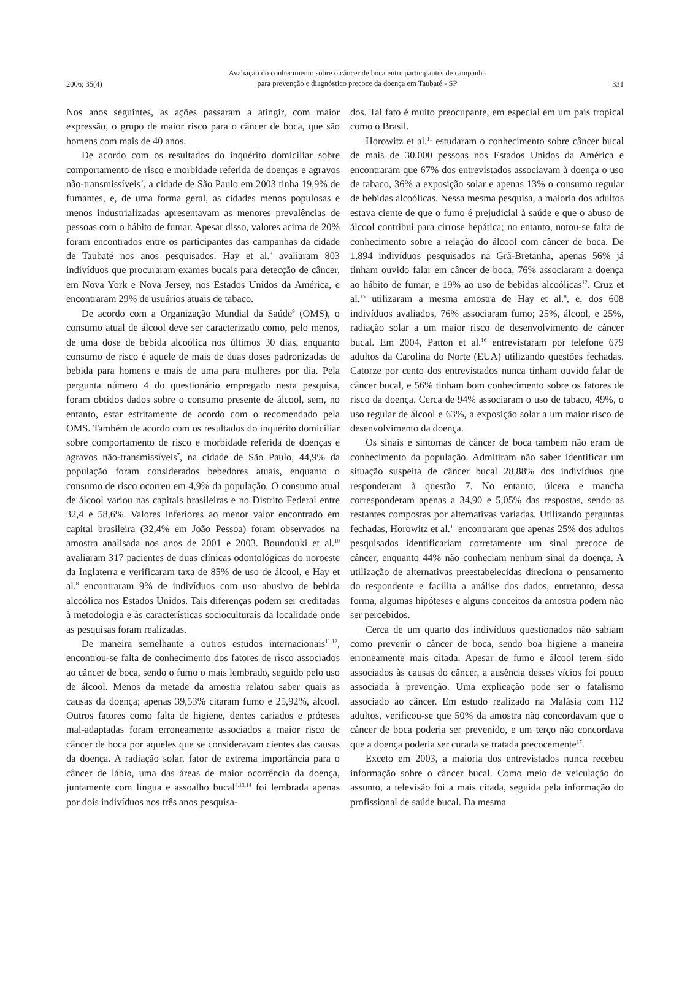2006; 35(4) Avaliação do conhecimento sobre o câncer de boca entre participantes de campanha
para prevenção e diagnóstico precoce da doença em Taubaté - SP 331
Nos anos seguintes, as ações passaram a atingir, com maior expressão, o grupo de maior risco para o câncer de boca, que são homens com mais de 40 anos.
De acordo com os resultados do inquérito domiciliar sobre comportamento de risco e morbidade referida de doenças e agravos não-transmissíveis<sup>7</sup>, a cidade de São Paulo em 2003 tinha 19,9% de fumantes, e, de uma forma geral, as cidades menos populosas e menos industrializadas apresentavam as menores prevalências de pessoas com o hábito de fumar. Apesar disso, valores acima de 20% foram encontrados entre os participantes das campanhas da cidade de Taubaté nos anos pesquisados. Hay et al.<sup>8</sup> avaliaram 803 indivíduos que procuraram exames bucais para detecção de câncer, em Nova York e Nova Jersey, nos Estados Unidos da América, e encontraram 29% de usuários atuais de tabaco.
De acordo com a Organização Mundial da Saúde<sup>9</sup> (OMS), o consumo atual de álcool deve ser caracterizado como, pelo menos, de uma dose de bebida alcoólica nos últimos 30 dias, enquanto consumo de risco é aquele de mais de duas doses padronizadas de bebida para homens e mais de uma para mulheres por dia. Pela pergunta número 4 do questionário empregado nesta pesquisa, foram obtidos dados sobre o consumo presente de álcool, sem, no entanto, estar estritamente de acordo com o recomendado pela OMS. Também de acordo com os resultados do inquérito domiciliar sobre comportamento de risco e morbidade referida de doenças e agravos não-transmissíveis<sup>7</sup>, na cidade de São Paulo, 44,9% da população foram considerados bebedores atuais, enquanto o consumo de risco ocorreu em 4,9% da população. O consumo atual de álcool variou nas capitais brasileiras e no Distrito Federal entre 32,4 e 58,6%. Valores inferiores ao menor valor encontrado em capital brasileira (32,4% em João Pessoa) foram observados na amostra analisada nos anos de 2001 e 2003. Boundouki et al.<sup>10</sup> avaliaram 317 pacientes de duas clínicas odontológicas do noroeste da Inglaterra e verificaram taxa de 85% de uso de álcool, e Hay et al.<sup>8</sup> encontraram 9% de indivíduos com uso abusivo de bebida alcoólica nos Estados Unidos. Tais diferenças podem ser creditadas à metodologia e às características socioculturais da localidade onde as pesquisas foram realizadas.
De maneira semelhante a outros estudos internacionais<sup>11,12</sup>, encontrou-se falta de conhecimento dos fatores de risco associados ao câncer de boca, sendo o fumo o mais lembrado, seguido pelo uso de álcool. Menos da metade da amostra relatou saber quais as causas da doença; apenas 39,53% citaram fumo e 25,92%, álcool. Outros fatores como falta de higiene, dentes cariados e próteses mal-adaptadas foram erroneamente associados a maior risco de câncer de boca por aqueles que se consideravam cientes das causas da doença. A radiação solar, fator de extrema importância para o câncer de lábio, uma das áreas de maior ocorrência da doença, juntamente com língua e assoalho bucal<sup>4,13,14</sup> foi lembrada apenas por dois indivíduos nos três anos pesquisa-
dos. Tal fato é muito preocupante, em especial em um país tropical como o Brasil.
Horowitz et al.<sup>11</sup> estudaram o conhecimento sobre câncer bucal de mais de 30.000 pessoas nos Estados Unidos da América e encontraram que 67% dos entrevistados associavam à doença o uso de tabaco, 36% a exposição solar e apenas 13% o consumo regular de bebidas alcoólicas. Nessa mesma pesquisa, a maioria dos adultos estava ciente de que o fumo é prejudicial à saúde e que o abuso de álcool contribui para cirrose hepática; no entanto, notou-se falta de conhecimento sobre a relação do álcool com câncer de boca. De 1.894 indivíduos pesquisados na Grã-Bretanha, apenas 56% já tinham ouvido falar em câncer de boca, 76% associaram a doença ao hábito de fumar, e 19% ao uso de bebidas alcoólicas<sup>12</sup>. Cruz et al.<sup>15</sup> utilizaram a mesma amostra de Hay et al.<sup>8</sup>, e, dos 608 indivíduos avaliados, 76% associaram fumo; 25%, álcool, e 25%, radiação solar a um maior risco de desenvolvimento de câncer bucal. Em 2004, Patton et al.<sup>16</sup> entrevistaram por telefone 679 adultos da Carolina do Norte (EUA) utilizando questões fechadas. Catorze por cento dos entrevistados nunca tinham ouvido falar de câncer bucal, e 56% tinham bom conhecimento sobre os fatores de risco da doença. Cerca de 94% associaram o uso de tabaco, 49%, o uso regular de álcool e 63%, a exposição solar a um maior risco de desenvolvimento da doença.
Os sinais e sintomas de câncer de boca também não eram de conhecimento da população. Admitiram não saber identificar um situação suspeita de câncer bucal 28,88% dos indivíduos que responderam à questão 7. No entanto, úlcera e mancha corresponderam apenas a 34,90 e 5,05% das respostas, sendo as restantes compostas por alternativas variadas. Utilizando perguntas fechadas, Horowitz et al.<sup>11</sup> encontraram que apenas 25% dos adultos pesquisados identificariam corretamente um sinal precoce de câncer, enquanto 44% não conheciam nenhum sinal da doença. A utilização de alternativas preestabelecidas direciona o pensamento do respondente e facilita a análise dos dados, entretanto, dessa forma, algumas hipóteses e alguns conceitos da amostra podem não ser percebidos.
Cerca de um quarto dos indivíduos questionados não sabiam como prevenir o câncer de boca, sendo boa higiene a maneira erroneamente mais citada. Apesar de fumo e álcool terem sido associados às causas do câncer, a ausência desses vícios foi pouco associada à prevenção. Uma explicação pode ser o fatalismo associado ao câncer. Em estudo realizado na Malásia com 112 adultos, verificou-se que 50% da amostra não concordavam que o câncer de boca poderia ser prevenido, e um terço não concordava que a doença poderia ser curada se tratada precocemente<sup>17</sup>.
Exceto em 2003, a maioria dos entrevistados nunca recebeu informação sobre o câncer bucal. Como meio de veiculação do assunto, a televisão foi a mais citada, seguida pela informação do profissional de saúde bucal. Da mesma